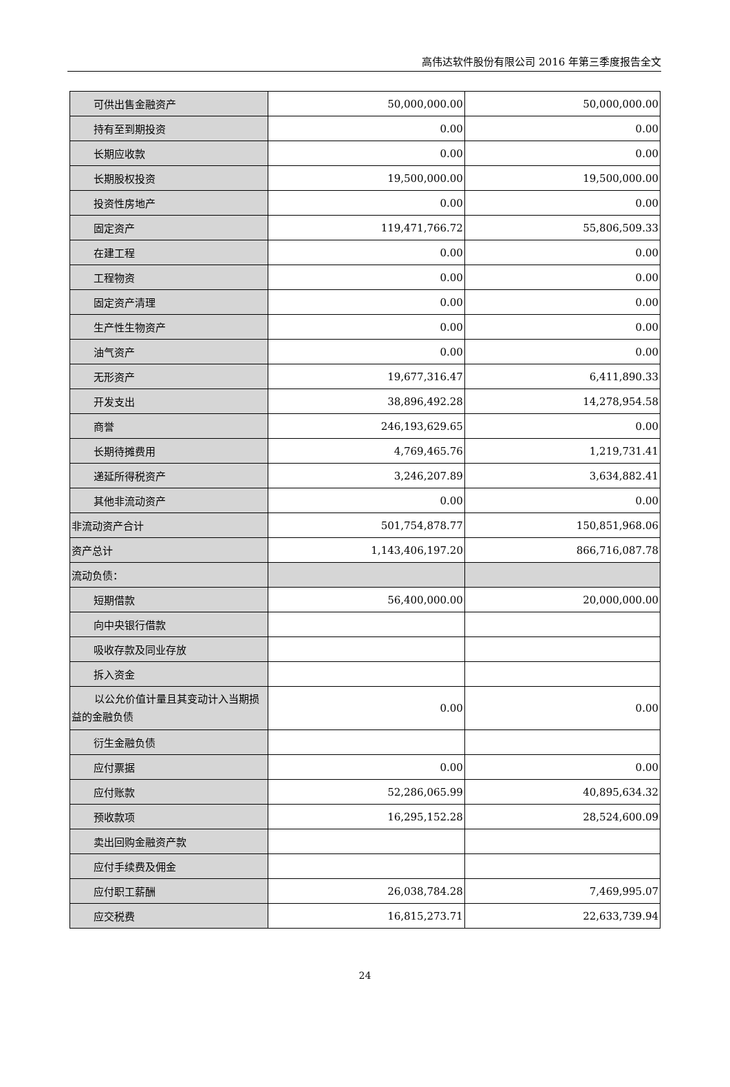高伟达软件股份有限公司 2016 年第三季度报告全文
| 可供出售金融资产 | 50,000,000.00 | 50,000,000.00 |
| 持有至到期投资 | 0.00 | 0.00 |
| 长期应收款 | 0.00 | 0.00 |
| 长期股权投资 | 19,500,000.00 | 19,500,000.00 |
| 投资性房地产 | 0.00 | 0.00 |
| 固定资产 | 119,471,766.72 | 55,806,509.33 |
| 在建工程 | 0.00 | 0.00 |
| 工程物资 | 0.00 | 0.00 |
| 固定资产清理 | 0.00 | 0.00 |
| 生产性生物资产 | 0.00 | 0.00 |
| 油气资产 | 0.00 | 0.00 |
| 无形资产 | 19,677,316.47 | 6,411,890.33 |
| 开发支出 | 38,896,492.28 | 14,278,954.58 |
| 商誉 | 246,193,629.65 | 0.00 |
| 长期待摊费用 | 4,769,465.76 | 1,219,731.41 |
| 递延所得税资产 | 3,246,207.89 | 3,634,882.41 |
| 其他非流动资产 | 0.00 | 0.00 |
| 非流动资产合计 | 501,754,878.77 | 150,851,968.06 |
| 资产总计 | 1,143,406,197.20 | 866,716,087.78 |
| 流动负债： | | |
| 短期借款 | 56,400,000.00 | 20,000,000.00 |
| 向中央银行借款 | | |
| 吸收存款及同业存放 | | |
| 拆入资金 | | |
| 以公允价值计量且其变动计入当期损益的金融负债 | 0.00 | 0.00 |
| 衍生金融负债 | | |
| 应付票据 | 0.00 | 0.00 |
| 应付账款 | 52,286,065.99 | 40,895,634.32 |
| 预收款项 | 16,295,152.28 | 28,524,600.09 |
| 卖出回购金融资产款 | | |
| 应付手续费及佣金 | | |
| 应付职工薪酬 | 26,038,784.28 | 7,469,995.07 |
| 应交税费 | 16,815,273.71 | 22,633,739.94 |
24